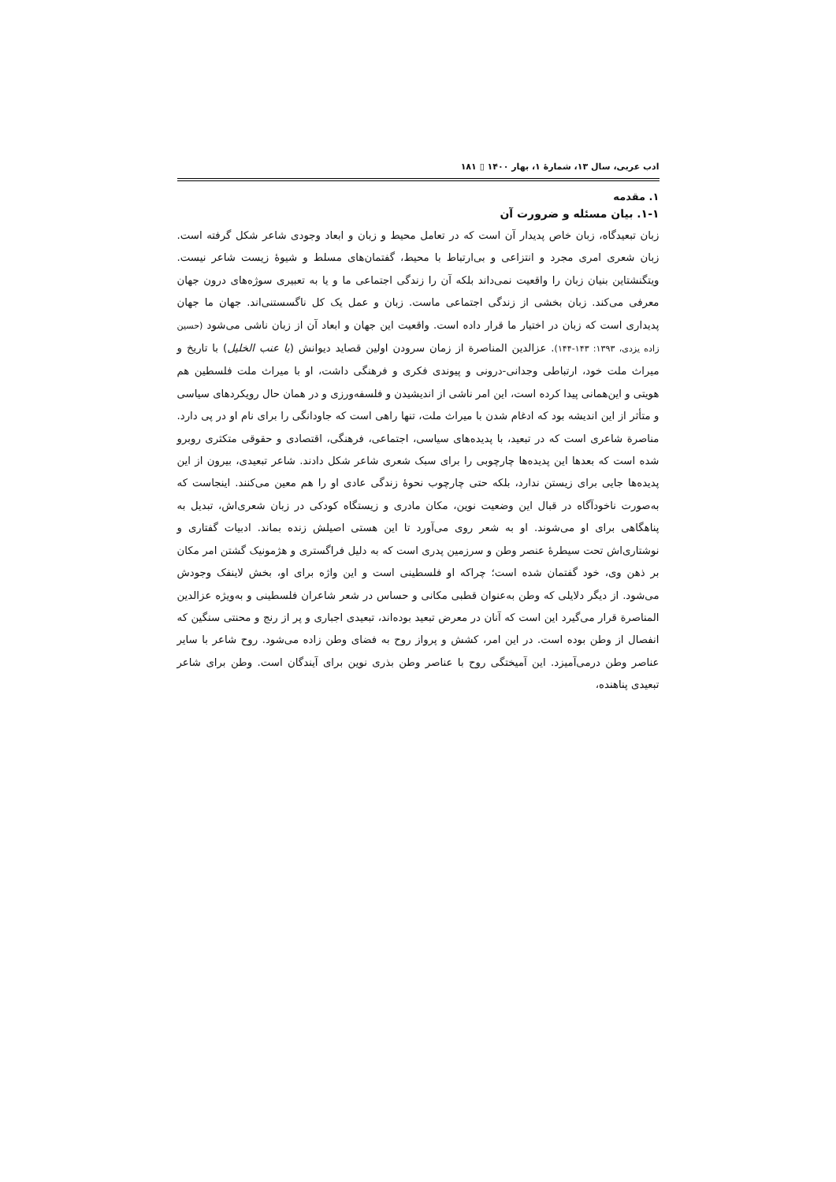ادب عربی، سال ۱۳، شمارهٔ ۱، بهار ۱۴۰۰ ▯ ۱۸۱
۱. مقدمه
۱-۱. بیان مسئله و ضرورت آن
زبان تبعیدگاه، زبان خاص پدیدار آن است که در تعامل محیط و زبان و ابعاد وجودی شاعر شکل گرفته است. زبان شعری امری مجرد و انتزاعی و بی‌ارتباط با محیط، گفتمان‌های مسلط و شیوهٔ زیست شاعر نیست. ویتگنشتاین بنیان زبان را واقعیت نمی‌داند بلکه آن را زندگی اجتماعی ما و یا به تعبیری سوژه‌های درون جهان معرفی می‌کند. زبان بخشی از زندگی اجتماعی ماست. زبان و عمل یک کل ناگسستنی‌اند. جهان ما جهان پدیداری است که زبان در اختیار ما قرار داده است. واقعیت این جهان و ابعاد آن از زبان ناشی می‌شود (حسین زاده یزدی، ۱۳۹۳: ۱۴۳-۱۴۴). عزالدین المناصرة از زمان سرودن اولین قصاید دیوانش (یا عنب الخلیل) با تاریخ و میراث ملت خود، ارتباطی وجدانی-درونی و پیوندی فکری و فرهنگی داشت، او با میراث ملت فلسطین هم هویتی و این‌همانی پیدا کرده است، این امر ناشی از اندیشیدن و فلسفه‌ورزی و در همان حال رویکردهای سیاسی و متأثر از این اندیشه بود که ادغام شدن با میراث ملت، تنها راهی است که جاودانگی را برای نام او در پی دارد. مناصرة شاعری است که در تبعید، با پدیده‌های سیاسی، اجتماعی، فرهنگی، اقتصادی و حقوقی متکثری روبرو شده است که بعدها این پدیده‌ها چارچوبی را برای سبک شعری شاعر شکل دادند. شاعر تبعیدی، بیرون از این پدیده‌ها جایی برای زیستن ندارد، بلکه حتی چارچوب نحوهٔ زندگی عادی او را هم معین می‌کنند. اینجاست که به‌صورت ناخودآگاه در قبال این وضعیت نوین، مکان مادری و زیستگاه کودکی در زبان شعری‌اش، تبدیل به پناهگاهی برای او می‌شوند. او به شعر روی می‌آورد تا این هستی اصیلش زنده بماند. ادبیات گفتاری و نوشتاری‌اش تحت سیطرهٔ عنصر وطن و سرزمین پدری است که به دلیل فراگستری و هژمونیک گشتن امر مکان بر ذهن وی، خود گفتمان شده است؛ چراکه او فلسطینی است و این واژه برای او، بخش لاینفک وجودش می‌شود. از دیگر دلایلی که وطن به‌عنوان قطبی مکانی و حساس در شعر شاعران فلسطینی و به‌ویژه عزالدین المناصرة قرار می‌گیرد این است که آنان در معرض تبعید بوده‌اند، تبعیدی اجباری و پر از رنج و محنتی سنگین که انفصال از وطن بوده است. در این امر، کشش و پرواز روح به فضای وطن زاده می‌شود. روح شاعر با سایر عناصر وطن درمی‌آمیزد. این آمیختگی روح با عناصر وطن بذری نوین برای آیندگان است. وطن برای شاعر تبعیدی پناهنده،